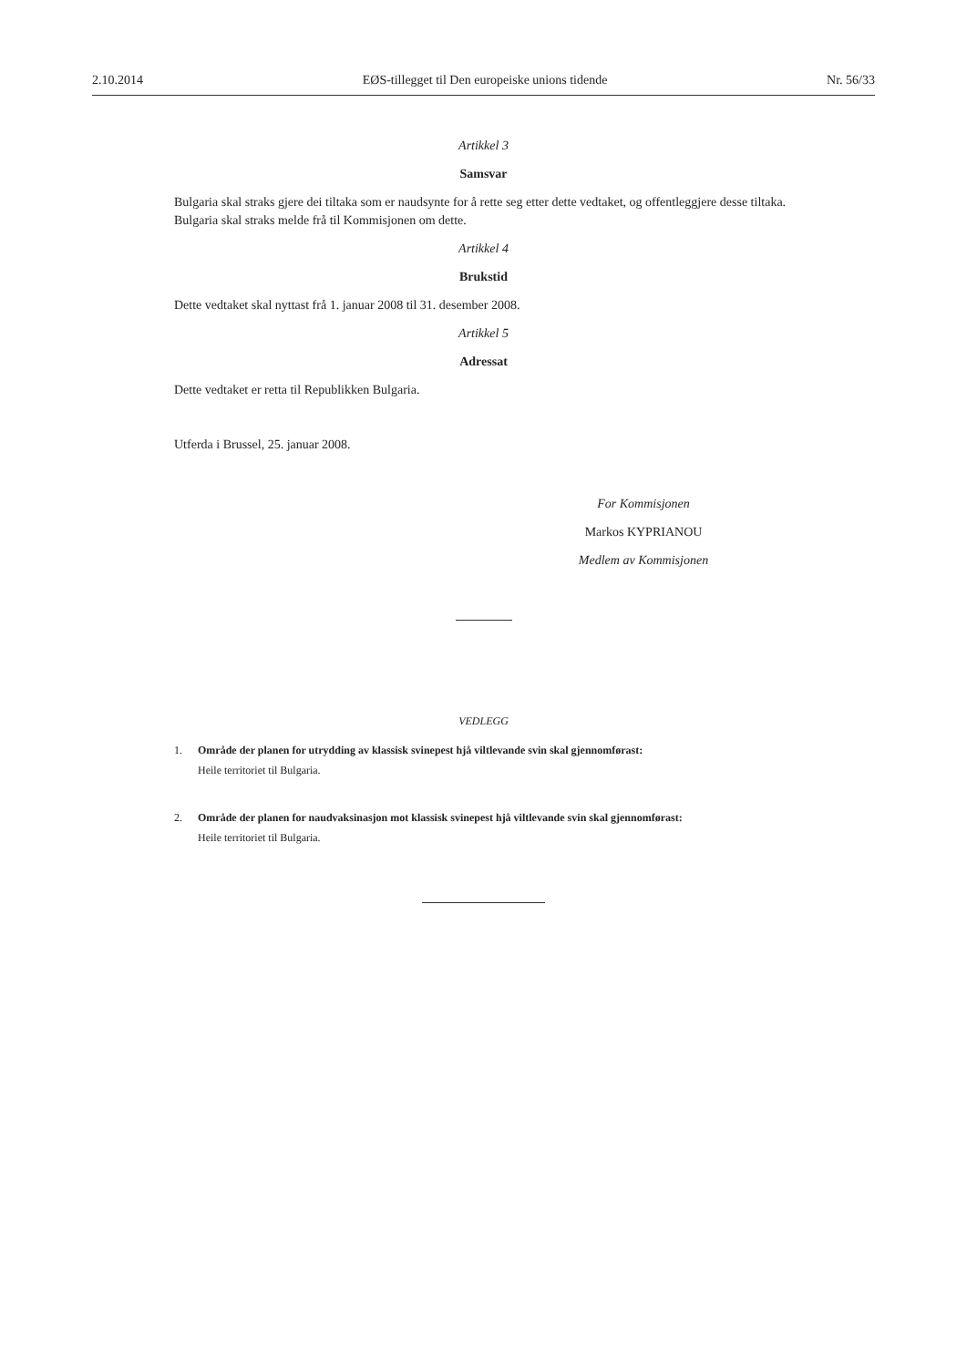2.10.2014 EØS-tillegget til Den europeiske unions tidende Nr. 56/33
Artikkel 3
Samsvar
Bulgaria skal straks gjere dei tiltaka som er naudsynte for å rette seg etter dette vedtaket, og offentleggjere desse tiltaka. Bulgaria skal straks melde frå til Kommisjonen om dette.
Artikkel 4
Brukstid
Dette vedtaket skal nyttast frå 1. januar 2008 til 31. desember 2008.
Artikkel 5
Adressat
Dette vedtaket er retta til Republikken Bulgaria.
Utferda i Brussel, 25. januar 2008.
For Kommisjonen
Markos KYPRIANOU
Medlem av Kommisjonen
VEDLEGG
1. Område der planen for utrydding av klassisk svinepest hjå viltlevande svin skal gjennomførast:
Heile territoriet til Bulgaria.
2. Område der planen for naudvaksinasjon mot klassisk svinepest hjå viltlevande svin skal gjennomførast:
Heile territoriet til Bulgaria.